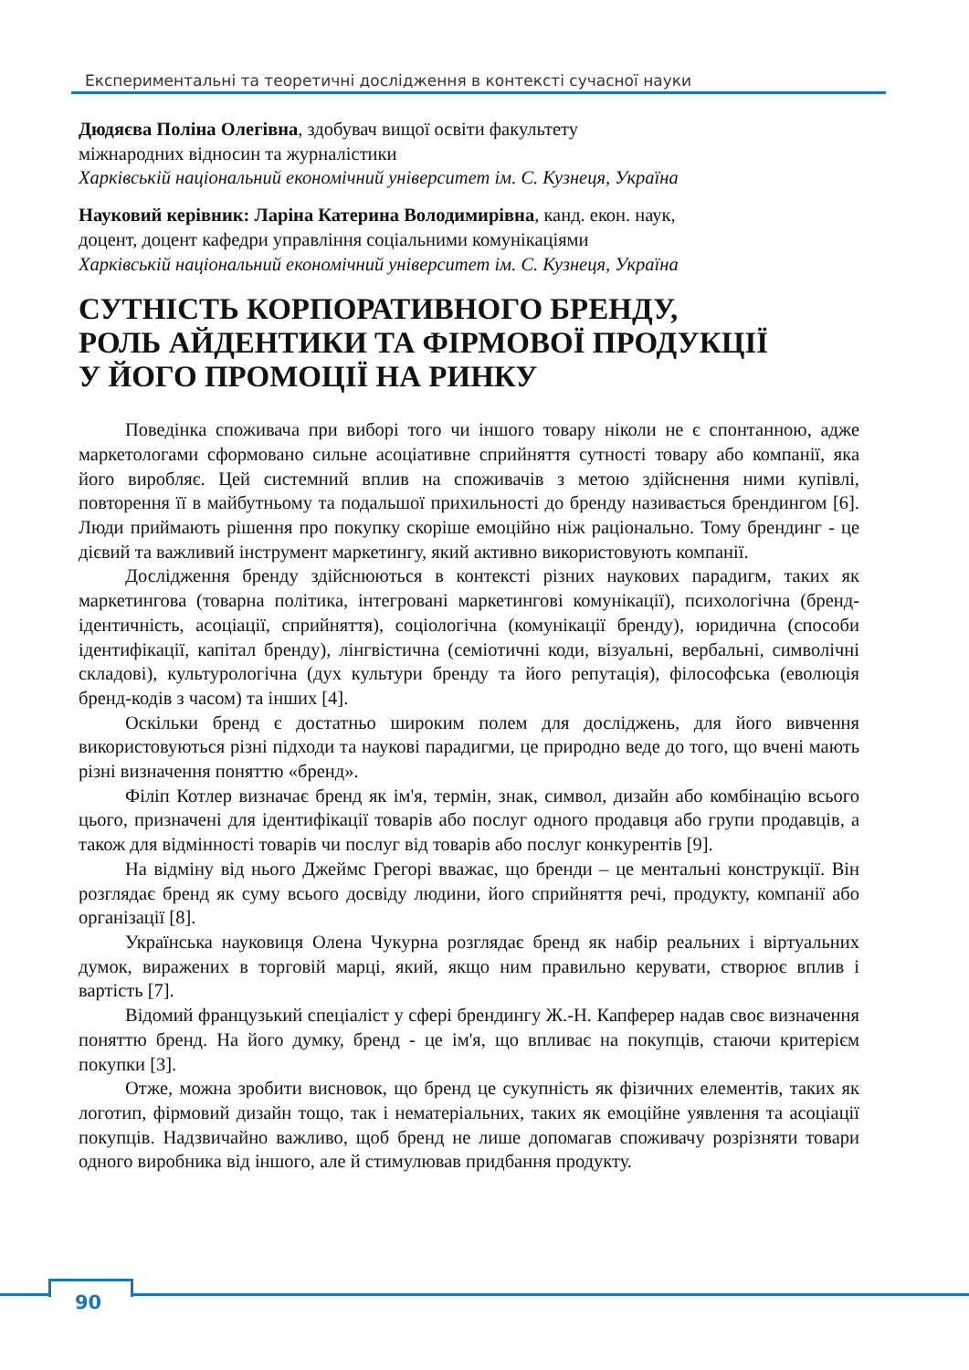Експериментальні та теоретичні дослідження в контексті сучасної науки
Дюдяєва Поліна Олегівна, здобувач вищої освіти факультету
міжнародних відносин та журналістики
Харківській національний економічний університет ім. С. Кузнеця, Україна
Науковий керівник: Ларіна Катерина Володимирівна, канд. екон. наук,
доцент, доцент кафедри управління соціальними комунікаціями
Харківській національний економічний університет ім. С. Кузнеця, Україна
СУТНІСТЬ КОРПОРАТИВНОГО БРЕНДУ,
РОЛЬ АЙДЕНТИКИ ТА ФІРМОВОЇ ПРОДУКЦІЇ
У ЙОГО ПРОМОЦІЇ НА РИНКУ
Поведінка споживача при виборі того чи іншого товару ніколи не є спонтанною, адже маркетологами сформовано сильне асоціативне сприйняття сутності товару або компанії, яка його виробляє. Цей системний вплив на споживачів з метою здійснення ними купівлі, повторення її в майбутньому та подальшої прихильності до бренду називається брендингом [6]. Люди приймають рішення про покупку скоріше емоційно ніж раціонально. Тому брендинг - це дієвий та важливий інструмент маркетингу, який активно використовують компанії.
Дослідження бренду здійснюються в контексті різних наукових парадигм, таких як маркетингова (товарна політика, інтегровані маркетингові комунікації), психологічна (бренд-ідентичність, асоціації, сприйняття), соціологічна (комунікації бренду), юридична (способи ідентифікації, капітал бренду), лінгвістична (семіотичні коди, візуальні, вербальні, символічні складові), культурологічна (дух культури бренду та його репутація), філософська (еволюція бренд-кодів з часом) та інших [4].
Оскільки бренд є достатньо широким полем для досліджень, для його вивчення використовуються різні підходи та наукові парадигми, це природно веде до того, що вчені мають різні визначення поняттю «бренд».
Філіп Котлер визначає бренд як ім'я, термін, знак, символ, дизайн або комбінацію всього цього, призначені для ідентифікації товарів або послуг одного продавця або групи продавців, а також для відмінності товарів чи послуг від товарів або послуг конкурентів [9].
На відміну від нього Джеймс Грегорі вважає, що бренди – це ментальні конструкції. Він розглядає бренд як суму всього досвіду людини, його сприйняття речі, продукту, компанії або організації [8].
Українська науковиця Олена Чукурна розглядає бренд як набір реальних і віртуальних думок, виражених в торговій марці, який, якщо ним правильно керувати, створює вплив і вартість [7].
Відомий французький спеціаліст у сфері брендингу Ж.-Н. Капферер надав своє визначення поняттю бренд. На його думку, бренд - це ім'я, що впливає на покупців, стаючи критерієм покупки [3].
Отже, можна зробити висновок, що бренд це сукупність як фізичних елементів, таких як логотип, фірмовий дизайн тощо, так і нематеріальних, таких як емоційне уявлення та асоціації покупців. Надзвичайно важливо, щоб бренд не лише допомагав споживачу розрізняти товари одного виробника від іншого, але й стимулював придбання продукту.
90